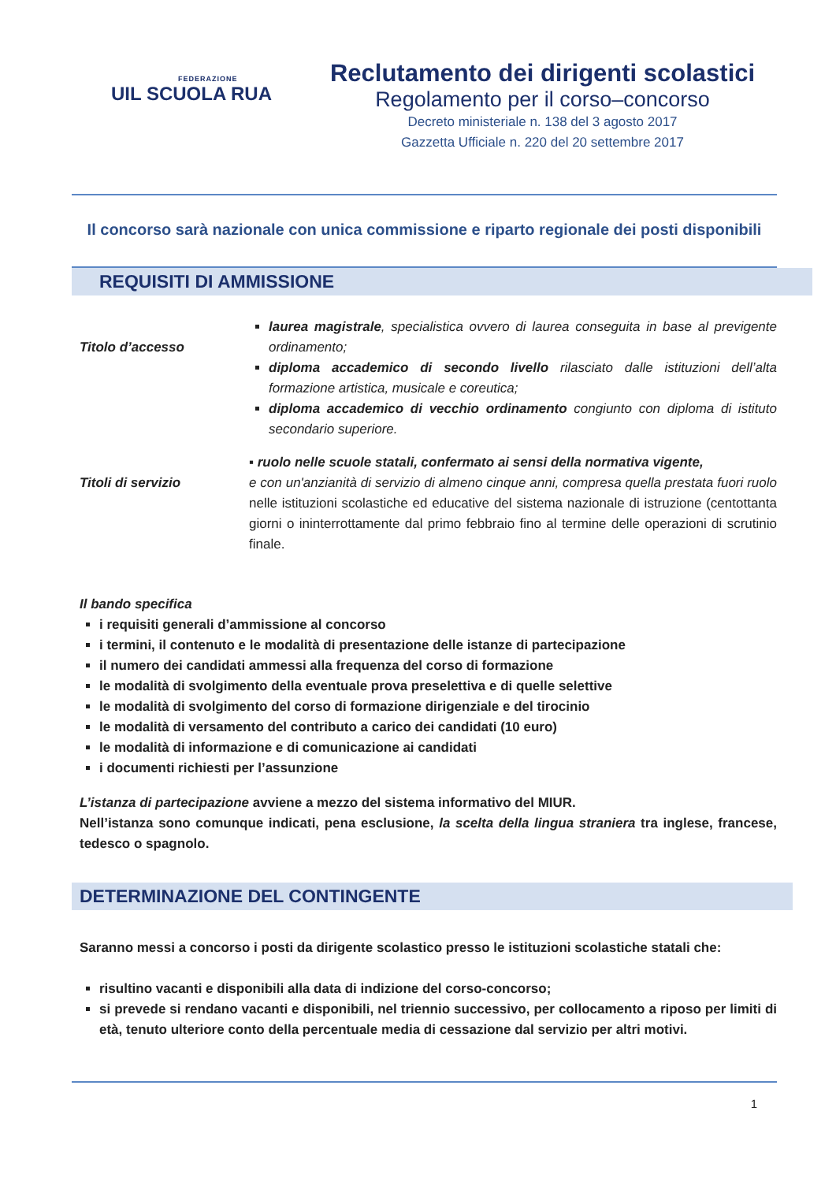FEDERAZIONE
UIL SCUOLA RUA
Reclutamento dei dirigenti scolastici
Regolamento per il corso–concorso
Decreto ministeriale n. 138 del 3 agosto 2017
Gazzetta Ufficiale n. 220 del 20 settembre 2017
Il concorso sarà nazionale con unica commissione e riparto regionale dei posti disponibili
REQUISITI DI AMMISSIONE
Titolo d’accesso
laurea magistrale, specialistica ovvero di laurea conseguita in base al previgente ordinamento;
diploma accademico di secondo livello rilasciato dalle istituzioni dell’alta formazione artistica, musicale e coreutica;
diploma accademico di vecchio ordinamento congiunto con diploma di istituto secondario superiore.
Titoli di servizio
▪ ruolo nelle scuole statali, confermato ai sensi della normativa vigente,
e con un'anzianità di servizio di almeno cinque anni, compresa quella prestata fuori ruolo nelle istituzioni scolastiche ed educative del sistema nazionale di istruzione (centottanta giorni o ininterrottamente dal primo febbraio fino al termine delle operazioni di scrutinio finale.
Il bando specifica
i requisiti generali d’ammissione al concorso
i termini, il contenuto e le modalità di presentazione delle istanze di partecipazione
il numero dei candidati ammessi alla frequenza del corso di formazione
le modalità di svolgimento della eventuale prova preselettiva e di quelle selettive
le modalità di svolgimento del corso di formazione dirigenziale e del tirocinio
le modalità di versamento del contributo a carico dei candidati (10 euro)
le modalità di informazione e di comunicazione ai candidati
i documenti richiesti per l’assunzione
L’istanza di partecipazione avviene a mezzo del sistema informativo del MIUR.
Nell’istanza sono comunque indicati, pena esclusione, la scelta della lingua straniera tra inglese, francese, tedesco o spagnolo.
DETERMINAZIONE DEL CONTINGENTE
Saranno messi a concorso i posti da dirigente scolastico presso le istituzioni scolastiche statali che:
risultino vacanti e disponibili alla data di indizione del corso-concorso;
si prevede si rendano vacanti e disponibili, nel triennio successivo, per collocamento a riposo per limiti di età, tenuto ulteriore conto della percentuale media di cessazione dal servizio per altri motivi.
1